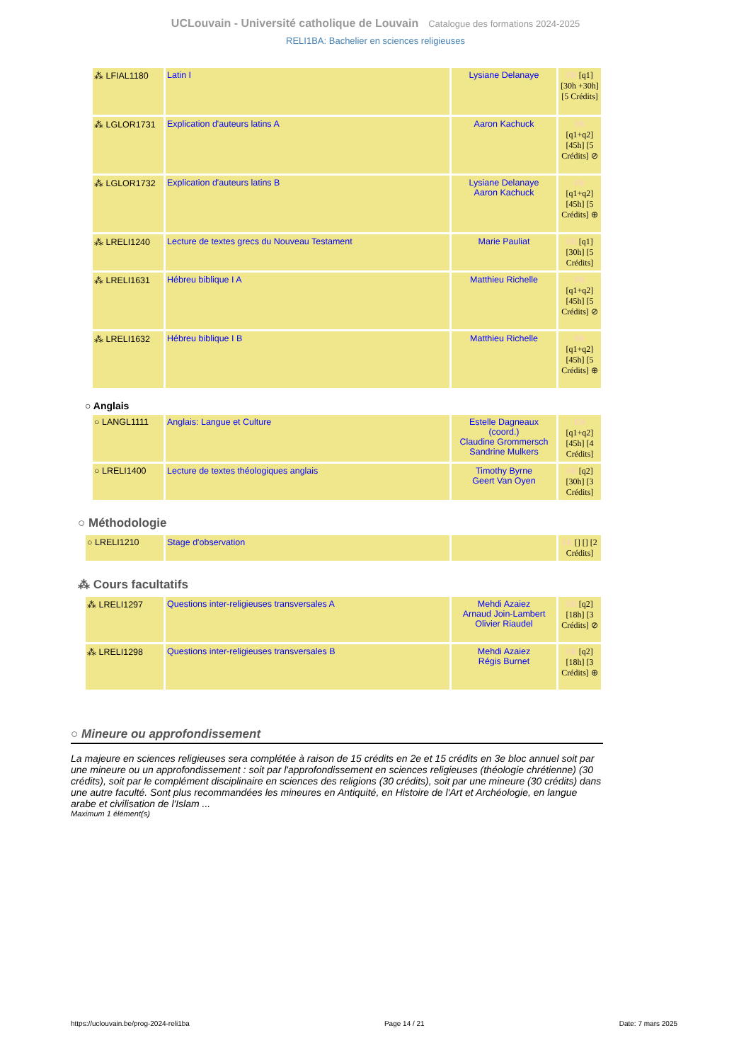UCLouvain - Université catholique de Louvain Catalogue des formations 2024-2025
RELI1BA: Bachelier en sciences religieuses
| ⁂ LFIAL1180 | Latin I | Lysiane Delanaye | FR [q1] [30h +30h] [5 Crédits] |
| ⁂ LGLOR1731 | Explication d'auteurs latins A | Aaron Kachuck | FR [q1+q2] [45h] [5 Crédits] ⊘ |
| ⁂ LGLOR1732 | Explication d'auteurs latins B | Lysiane Delanaye Aaron Kachuck | FR [q1+q2] [45h] [5 Crédits] ⊕ |
| ⁂ LRELI1240 | Lecture de textes grecs du Nouveau Testament | Marie Pauliat | FR [q1] [30h] [5 Crédits] |
| ⁂ LRELI1631 | Hébreu biblique I A | Matthieu Richelle | FR [q1+q2] [45h] [5 Crédits] ⊘ |
| ⁂ LRELI1632 | Hébreu biblique I B | Matthieu Richelle | FR [q1+q2] [45h] [5 Crédits] ⊕ |
○ Anglais
| ○ LANGL1111 | Anglais: Langue et Culture | Estelle Dagneaux (coord.) Claudine Grommersch Sandrine Mulkers | EN [q1+q2] [45h] [4 Crédits] |
| ○ LRELI1400 | Lecture de textes théologiques anglais | Timothy Byrne Geert Van Oyen | FR [q2] [30h] [3 Crédits] |
○ Méthodologie
| ○ LRELI1210 | Stage d'observation | | FR [] [] [2 Crédits] |
⁂ Cours facultatifs
| ⁂ LRELI1297 | Questions inter-religieuses transversales A | Mehdi Azaiez Arnaud Join-Lambert Olivier Riaudel | FR [q2] [18h] [3 Crédits] ⊘ |
| ⁂ LRELI1298 | Questions inter-religieuses transversales B | Mehdi Azaiez Régis Burnet | FR [q2] [18h] [3 Crédits] ⊕ |
○ Mineure ou approfondissement
La majeure en sciences religieuses sera complétée à raison de 15 crédits en 2e et 15 crédits en 3e bloc annuel soit par une mineure ou un approfondissement : soit par l'approfondissement en sciences religieuses (théologie chrétienne) (30 crédits), soit par le complément disciplinaire en sciences des religions (30 crédits), soit par une mineure (30 crédits) dans une autre faculté. Sont plus recommandées les mineures en Antiquité, en Histoire de l'Art et Archéologie, en langue arabe et civilisation de l'Islam ...
Maximum 1 élément(s)
https://uclouvain.be/prog-2024-reli1ba Page 14 / 21 Date: 7 mars 2025